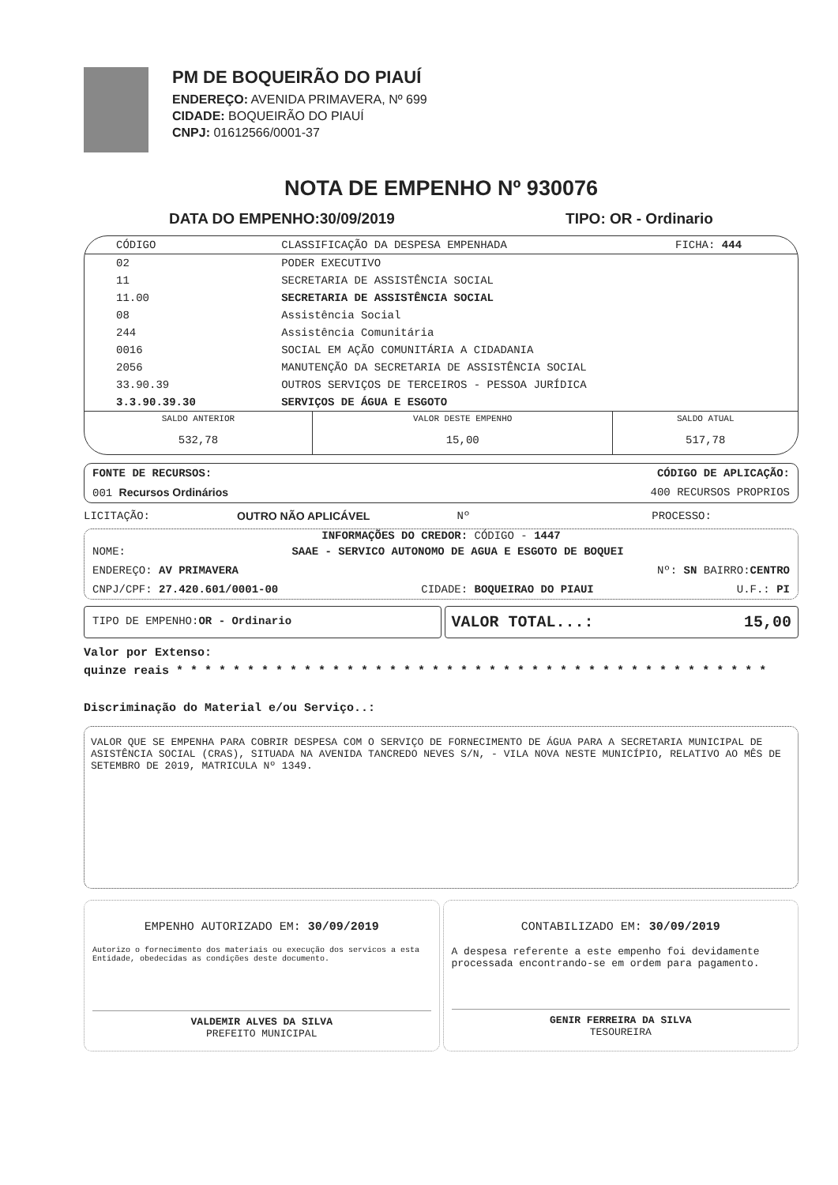PM DE BOQUEIRÃO DO PIAUÍ
ENDEREÇO: AVENIDA PRIMAVERA, Nº 699
CIDADE: BOQUEIRÃO DO PIAUÍ
CNPJ: 01612566/0001-37
NOTA DE EMPENHO Nº 930076
DATA DO EMPENHO:30/09/2019 TIPO: OR - Ordinario
| CÓDIGO | CLASSIFICAÇÃO DA DESPESA EMPENHADA | FICHA: 444 |
| --- | --- | --- |
| 02 | PODER EXECUTIVO | |
| 11 | SECRETARIA DE ASSISTÊNCIA SOCIAL | |
| 11.00 | SECRETARIA DE ASSISTÊNCIA SOCIAL | |
| 08 | Assistência Social | |
| 244 | Assistência Comunitária | |
| 0016 | SOCIAL EM AÇÃO COMUNITÁRIA A CIDADANIA | |
| 2056 | MANUTENÇÃO DA SECRETARIA DE ASSISTÊNCIA SOCIAL | |
| 33.90.39 | OUTROS SERVIÇOS DE TERCEIROS - PESSOA JURÍDICA | |
| 3.3.90.39.30 | SERVIÇOS DE ÁGUA E ESGOTO | |
| SALDO ANTERIOR | VALOR DESTE EMPENHO | SALDO ATUAL |
| 532,78 | 15,00 | 517,78 |
FONTE DE RECURSOS: CÓDIGO DE APLICAÇÃO:
001 Recursos Ordinários 400 RECURSOS PROPRIOS
LICITAÇÃO: OUTRO NÃO APLICÁVEL Nº PROCESSO:
INFORMAÇÕES DO CREDOR: CÓDIGO - 1447
NOME: SAAE - SERVICO AUTONOMO DE AGUA E ESGOTO DE BOQUEI
ENDEREÇO: AV PRIMAVERA Nº: SN BAIRRO:CENTRO
CNPJ/CPF: 27.420.601/0001-00 CIDADE: BOQUEIRAO DO PIAUI U.F.: PI
TIPO DE EMPENHO:OR - Ordinario
VALOR TOTAL...: 15,00
Valor por Extenso:
quinze reais * * * * * * * * * * * * * * * * * * * * * * * * * * * * * * * * * * * * * * * * * *
Discriminação do Material e/ou Serviço..:
VALOR QUE SE EMPENHA PARA COBRIR DESPESA COM O SERVIÇO DE FORNECIMENTO DE ÁGUA PARA A SECRETARIA MUNICIPAL DE ASISTÊNCIA SOCIAL (CRAS), SITUADA NA AVENIDA TANCREDO NEVES S/N, - VILA NOVA NESTE MUNICÍPIO, RELATIVO AO MÊS DE SETEMBRO DE 2019, MATRICULA Nº 1349.
EMPENHO AUTORIZADO EM: 30/09/2019
Autorizo o fornecimento dos materiais ou execução dos servicos a esta Entidade, obedecidas as condições deste documento.
VALDEMIR ALVES DA SILVA
PREFEITO MUNICIPAL
CONTABILIZADO EM: 30/09/2019
A despesa referente a este empenho foi devidamente processada encontrando-se em ordem para pagamento.
GENIR FERREIRA DA SILVA
TESOUREIRA